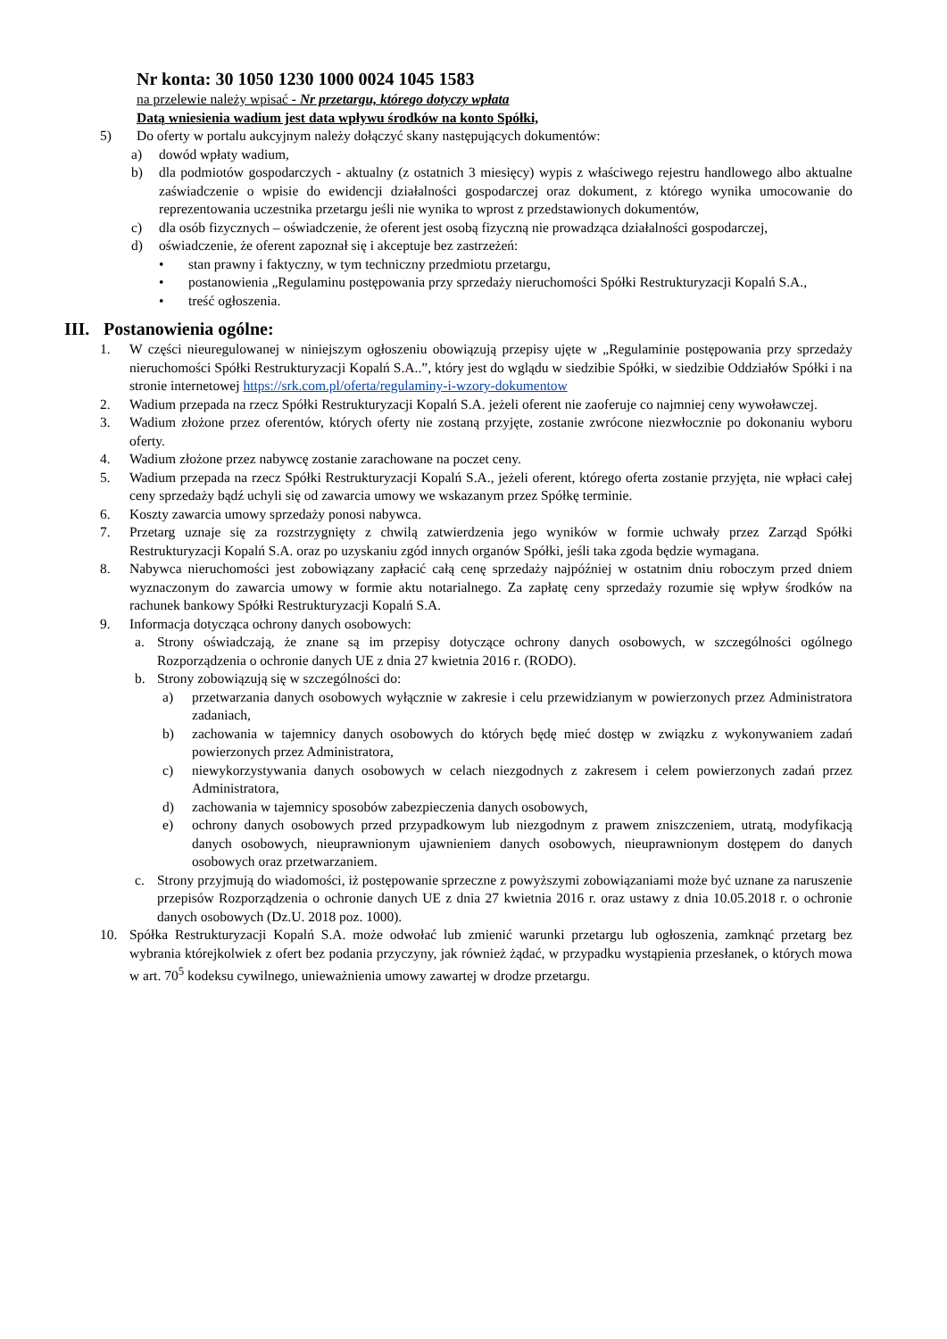Nr konta: 30 1050 1230 1000 0024 1045 1583
na przelewie należy wpisać - Nr przetargu, którego dotyczy wpłata
Datą wniesienia wadium jest data wpływu środków na konto Spółki,
5) Do oferty w portalu aukcyjnym należy dołączyć skany następujących dokumentów:
a) dowód wpłaty wadium,
b) dla podmiotów gospodarczych - aktualny (z ostatnich 3 miesięcy) wypis z właściwego rejestru handlowego albo aktualne zaświadczenie o wpisie do ewidencji działalności gospodarczej oraz dokument, z którego wynika umocowanie do reprezentowania uczestnika przetargu jeśli nie wynika to wprost z przedstawionych dokumentów,
c) dla osób fizycznych – oświadczenie, że oferent jest osobą fizyczną nie prowadząca działalności gospodarczej,
d) oświadczenie, że oferent zapoznał się i akceptuje bez zastrzeżeń:
• stan prawny i faktyczny, w tym techniczny przedmiotu przetargu,
• postanowienia „Regulaminu postępowania przy sprzedaży nieruchomości Spółki Restrukturyzacji Kopalń S.A.,
• treść ogłoszenia.
III. Postanowienia ogólne:
1. W części nieuregulowanej w niniejszym ogłoszeniu obowiązują przepisy ujęte w „Regulaminie postępowania przy sprzedaży nieruchomości Spółki Restrukturyzacji Kopalń S.A..”, który jest do wglądu w siedzibie Spółki, w siedzibie Oddziałów Spółki i na stronie internetowej https://srk.com.pl/oferta/regulaminy-i-wzory-dokumentow
2. Wadium przepada na rzecz Spółki Restrukturyzacji Kopalń S.A. jeżeli oferent nie zaoferuje co najmniej ceny wywoławczej.
3. Wadium złożone przez oferentów, których oferty nie zostaną przyjęte, zostanie zwrócone niezwłocznie po dokonaniu wyboru oferty.
4. Wadium złożone przez nabywcę zostanie zarachowane na poczet ceny.
5. Wadium przepada na rzecz Spółki Restrukturyzacji Kopalń S.A., jeżeli oferent, którego oferta zostanie przyjęta, nie wpłaci całej ceny sprzedaży bądź uchyli się od zawarcia umowy we wskazanym przez Spółkę terminie.
6. Koszty zawarcia umowy sprzedaży ponosi nabywca.
7. Przetarg uznaje się za rozstrzygnięty z chwilą zatwierdzenia jego wyników w formie uchwały przez Zarząd Spółki Restrukturyzacji Kopalń S.A. oraz po uzyskaniu zgód innych organów Spółki, jeśli taka zgoda będzie wymagana.
8. Nabywca nieruchomości jest zobowiązany zapłacić całą cenę sprzedaży najpóźniej w ostatnim dniu roboczym przed dniem wyznaczonym do zawarcia umowy w formie aktu notarialnego. Za zapłatę ceny sprzedaży rozumie się wpływ środków na rachunek bankowy Spółki Restrukturyzacji Kopalń S.A.
9. Informacja dotycząca ochrony danych osobowych:
a. Strony oświadczają, że znane są im przepisy dotyczące ochrony danych osobowych, w szczególności ogólnego Rozporządzenia o ochronie danych UE z dnia 27 kwietnia 2016 r. (RODO).
b. Strony zobowiązują się w szczególności do:
a) przetwarzania danych osobowych wyłącznie w zakresie i celu przewidzianym w powierzonych przez Administratora zadaniach,
b) zachowania w tajemnicy danych osobowych do których będę mieć dostęp w związku z wykonywaniem zadań powierzonych przez Administratora,
c) niewykorzystywania danych osobowych w celach niezgodnych z zakresem i celem powierzonych zadań przez Administratora,
d) zachowania w tajemnicy sposobów zabezpieczenia danych osobowych,
e) ochrony danych osobowych przed przypadkowym lub niezgodnym z prawem zniszczeniem, utratą, modyfikacją danych osobowych, nieuprawnionym ujawnieniem danych osobowych, nieuprawnionym dostępem do danych osobowych oraz przetwarzaniem.
c. Strony przyjmują do wiadomości, iż postępowanie sprzeczne z powyższymi zobowiązaniami może być uznane za naruszenie przepisów Rozporządzenia o ochronie danych UE z dnia 27 kwietnia 2016 r. oraz ustawy z dnia 10.05.2018 r. o ochronie danych osobowych (Dz.U. 2018 poz. 1000).
10. Spółka Restrukturyzacji Kopalń S.A. może odwołać lub zmienić warunki przetargu lub ogłoszenia, zamknąć przetarg bez wybrania którejkolwiek z ofert bez podania przyczyny, jak również żądać, w przypadku wystąpienia przesłanek, o których mowa w art. 70<sup>5</sup> kodeksu cywilnego, unieważnienia umowy zawartej w drodze przetargu.